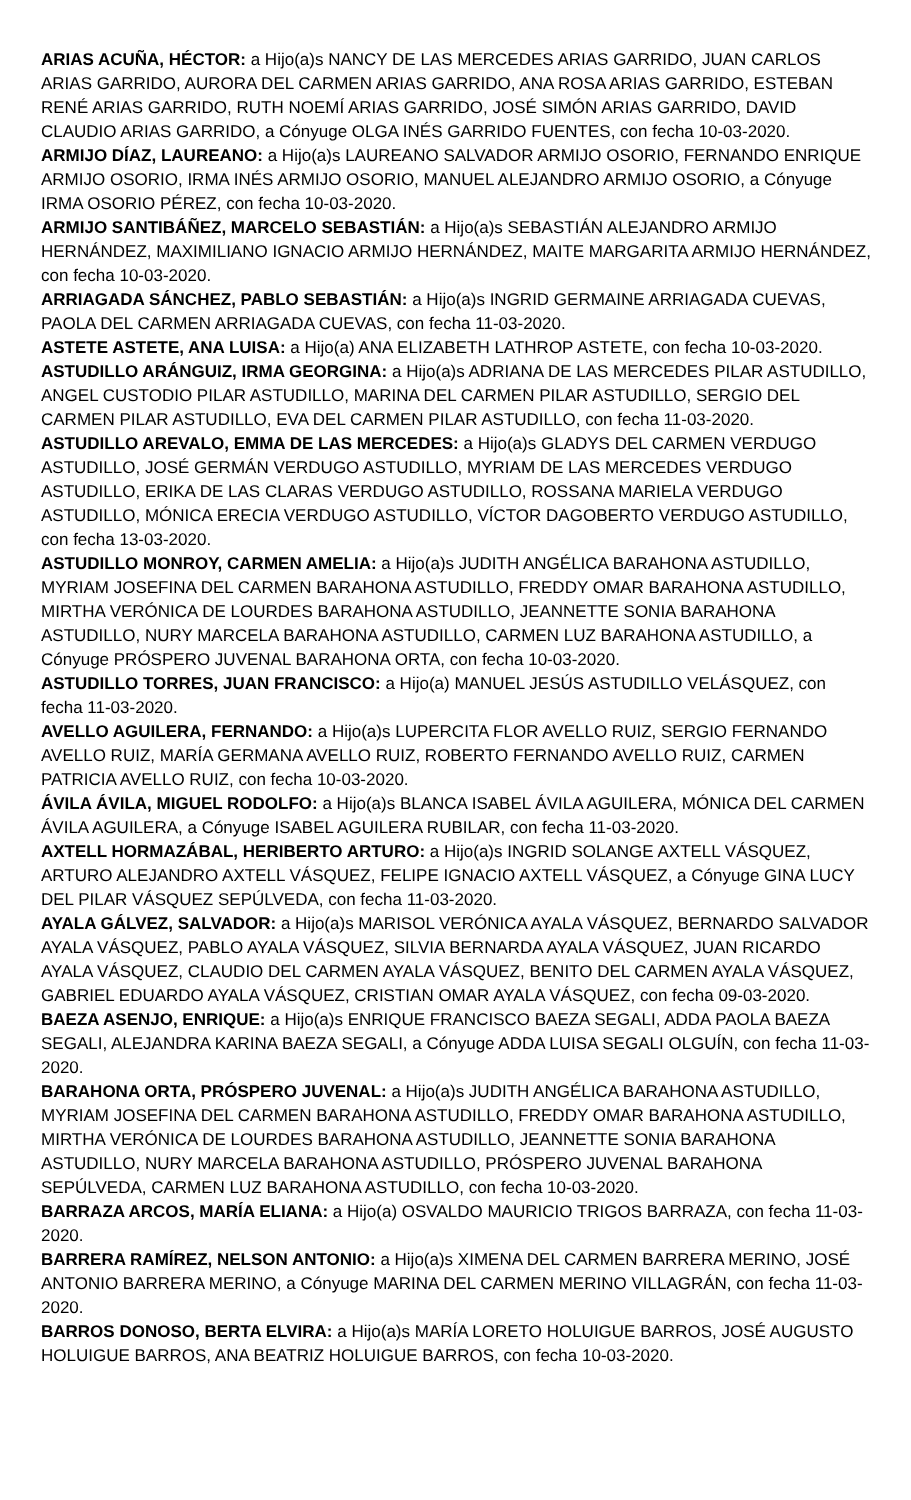ARIAS ACUÑA, HÉCTOR: a Hijo(a)s NANCY DE LAS MERCEDES ARIAS GARRIDO, JUAN CARLOS ARIAS GARRIDO, AURORA DEL CARMEN ARIAS GARRIDO, ANA ROSA ARIAS GARRIDO, ESTEBAN RENÉ ARIAS GARRIDO, RUTH NOEMÍ ARIAS GARRIDO, JOSÉ SIMÓN ARIAS GARRIDO, DAVID CLAUDIO ARIAS GARRIDO, a Cónyuge OLGA INÉS GARRIDO FUENTES, con fecha 10-03-2020.
ARMIJO DÍAZ, LAUREANO: a Hijo(a)s LAUREANO SALVADOR ARMIJO OSORIO, FERNANDO ENRIQUE ARMIJO OSORIO, IRMA INÉS ARMIJO OSORIO, MANUEL ALEJANDRO ARMIJO OSORIO, a Cónyuge IRMA OSORIO PÉREZ, con fecha 10-03-2020.
ARMIJO SANTIBÁÑEZ, MARCELO SEBASTIÁN: a Hijo(a)s SEBASTIÁN ALEJANDRO ARMIJO HERNÁNDEZ, MAXIMILIANO IGNACIO ARMIJO HERNÁNDEZ, MAITE MARGARITA ARMIJO HERNÁNDEZ, con fecha 10-03-2020.
ARRIAGADA SÁNCHEZ, PABLO SEBASTIÁN: a Hijo(a)s INGRID GERMAINE ARRIAGADA CUEVAS, PAOLA DEL CARMEN ARRIAGADA CUEVAS, con fecha 11-03-2020.
ASTETE ASTETE, ANA LUISA: a Hijo(a) ANA ELIZABETH LATHROP ASTETE, con fecha 10-03-2020.
ASTUDILLO ARÁNGUIZ, IRMA GEORGINA: a Hijo(a)s ADRIANA DE LAS MERCEDES PILAR ASTUDILLO, ANGEL CUSTODIO PILAR ASTUDILLO, MARINA DEL CARMEN PILAR ASTUDILLO, SERGIO DEL CARMEN PILAR ASTUDILLO, EVA DEL CARMEN PILAR ASTUDILLO, con fecha 11-03-2020.
ASTUDILLO AREVALO, EMMA DE LAS MERCEDES: a Hijo(a)s GLADYS DEL CARMEN VERDUGO ASTUDILLO, JOSÉ GERMÁN VERDUGO ASTUDILLO, MYRIAM DE LAS MERCEDES VERDUGO ASTUDILLO, ERIKA DE LAS CLARAS VERDUGO ASTUDILLO, ROSSANA MARIELA VERDUGO ASTUDILLO, MÓNICA ERECIA VERDUGO ASTUDILLO, VÍCTOR DAGOBERTO VERDUGO ASTUDILLO, con fecha 13-03-2020.
ASTUDILLO MONROY, CARMEN AMELIA: a Hijo(a)s JUDITH ANGÉLICA BARAHONA ASTUDILLO, MYRIAM JOSEFINA DEL CARMEN BARAHONA ASTUDILLO, FREDDY OMAR BARAHONA ASTUDILLO, MIRTHA VERÓNICA DE LOURDES BARAHONA ASTUDILLO, JEANNETTE SONIA BARAHONA ASTUDILLO, NURY MARCELA BARAHONA ASTUDILLO, CARMEN LUZ BARAHONA ASTUDILLO, a Cónyuge PRÓSPERO JUVENAL BARAHONA ORTA, con fecha 10-03-2020.
ASTUDILLO TORRES, JUAN FRANCISCO: a Hijo(a) MANUEL JESÚS ASTUDILLO VELÁSQUEZ, con fecha 11-03-2020.
AVELLO AGUILERA, FERNANDO: a Hijo(a)s LUPERCITA FLOR AVELLO RUIZ, SERGIO FERNANDO AVELLO RUIZ, MARÍA GERMANA AVELLO RUIZ, ROBERTO FERNANDO AVELLO RUIZ, CARMEN PATRICIA AVELLO RUIZ, con fecha 10-03-2020.
ÁVILA ÁVILA, MIGUEL RODOLFO: a Hijo(a)s BLANCA ISABEL ÁVILA AGUILERA, MÓNICA DEL CARMEN ÁVILA AGUILERA, a Cónyuge ISABEL AGUILERA RUBILAR, con fecha 11-03-2020.
AXTELL HORMAZÁBAL, HERIBERTO ARTURO: a Hijo(a)s INGRID SOLANGE AXTELL VÁSQUEZ, ARTURO ALEJANDRO AXTELL VÁSQUEZ, FELIPE IGNACIO AXTELL VÁSQUEZ, a Cónyuge GINA LUCY DEL PILAR VÁSQUEZ SEPÚLVEDA, con fecha 11-03-2020.
AYALA GÁLVEZ, SALVADOR: a Hijo(a)s MARISOL VERÓNICA AYALA VÁSQUEZ, BERNARDO SALVADOR AYALA VÁSQUEZ, PABLO AYALA VÁSQUEZ, SILVIA BERNARDA AYALA VÁSQUEZ, JUAN RICARDO AYALA VÁSQUEZ, CLAUDIO DEL CARMEN AYALA VÁSQUEZ, BENITO DEL CARMEN AYALA VÁSQUEZ, GABRIEL EDUARDO AYALA VÁSQUEZ, CRISTIAN OMAR AYALA VÁSQUEZ, con fecha 09-03-2020.
BAEZA ASENJO, ENRIQUE: a Hijo(a)s ENRIQUE FRANCISCO BAEZA SEGALI, ADDA PAOLA BAEZA SEGALI, ALEJANDRA KARINA BAEZA SEGALI, a Cónyuge ADDA LUISA SEGALI OLGUÍN, con fecha 11-03-2020.
BARAHONA ORTA, PRÓSPERO JUVENAL: a Hijo(a)s JUDITH ANGÉLICA BARAHONA ASTUDILLO, MYRIAM JOSEFINA DEL CARMEN BARAHONA ASTUDILLO, FREDDY OMAR BARAHONA ASTUDILLO, MIRTHA VERÓNICA DE LOURDES BARAHONA ASTUDILLO, JEANNETTE SONIA BARAHONA ASTUDILLO, NURY MARCELA BARAHONA ASTUDILLO, PRÓSPERO JUVENAL BARAHONA SEPÚLVEDA, CARMEN LUZ BARAHONA ASTUDILLO, con fecha 10-03-2020.
BARRAZA ARCOS, MARÍA ELIANA: a Hijo(a) OSVALDO MAURICIO TRIGOS BARRAZA, con fecha 11-03-2020.
BARRERA RAMÍREZ, NELSON ANTONIO: a Hijo(a)s XIMENA DEL CARMEN BARRERA MERINO, JOSÉ ANTONIO BARRERA MERINO, a Cónyuge MARINA DEL CARMEN MERINO VILLAGRÁN, con fecha 11-03-2020.
BARROS DONOSO, BERTA ELVIRA: a Hijo(a)s MARÍA LORETO HOLUIGUE BARROS, JOSÉ AUGUSTO HOLUIGUE BARROS, ANA BEATRIZ HOLUIGUE BARROS, con fecha 10-03-2020.